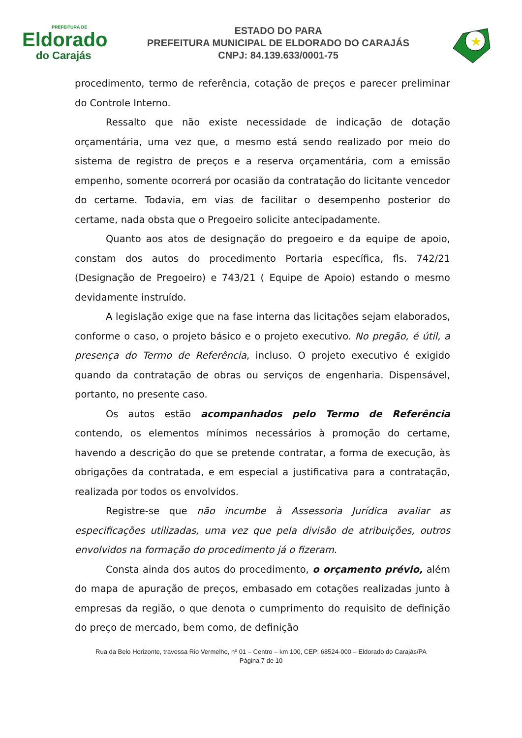PREFEITURA DE
Eldorado
do Carajás
ESTADO DO PARA
PREFEITURA MUNICIPAL DE ELDORADO DO CARAJÁS
CNPJ: 84.139.633/0001-75
★
procedimento, termo de referência, cotação de preços e parecer preliminar do Controle Interno.
Ressalto que não existe necessidade de indicação de dotação orçamentária, uma vez que, o mesmo está sendo realizado por meio do sistema de registro de preços e a reserva orçamentária, com a emissão empenho, somente ocorrerá por ocasião da contratação do licitante vencedor do certame. Todavia, em vias de facilitar o desempenho posterior do certame, nada obsta que o Pregoeiro solicite antecipadamente.
Quanto aos atos de designação do pregoeiro e da equipe de apoio, constam dos autos do procedimento Portaria específica, fls. 742/21 (Designação de Pregoeiro) e 743/21 ( Equipe de Apoio) estando o mesmo devidamente instruído.
A legislação exige que na fase interna das licitações sejam elaborados, conforme o caso, o projeto básico e o projeto executivo. No pregão, é útil, a presença do Termo de Referência, incluso. O projeto executivo é exigido quando da contratação de obras ou serviços de engenharia. Dispensável, portanto, no presente caso.
Os autos estão acompanhados pelo Termo de Referência contendo, os elementos mínimos necessários à promoção do certame, havendo a descrição do que se pretende contratar, a forma de execução, às obrigações da contratada, e em especial a justificativa para a contratação, realizada por todos os envolvidos.
Registre-se que não incumbe à Assessoria Jurídica avaliar as especificações utilizadas, uma vez que pela divisão de atribuições, outros envolvidos na formação do procedimento já o fizeram.
Consta ainda dos autos do procedimento, o orçamento prévio, além do mapa de apuração de preços, embasado em cotações realizadas junto à empresas da região, o que denota o cumprimento do requisito de definição do preço de mercado, bem como, de definição
Rua da Belo Horizonte, travessa Rio Vermelho, nº 01 – Centro – km 100, CEP: 68524-000 – Eldorado do Carajás/PA
Página 7 de 10